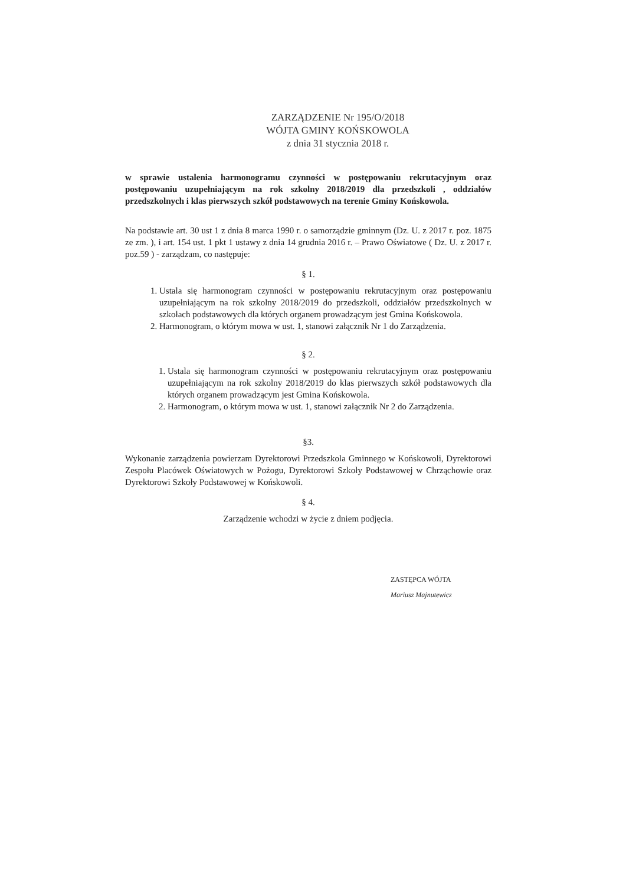ZARZĄDZENIE Nr 195/O/2018
WÓJTA GMINY KOŃSKOWOLA
z dnia 31 stycznia 2018 r.
w sprawie ustalenia harmonogramu czynności w postępowaniu rekrutacyjnym oraz postępowaniu uzupełniającym na rok szkolny 2018/2019 dla przedszkoli , oddziałów przedszkolnych i klas pierwszych szkół podstawowych na terenie Gminy Końskowola.
Na podstawie art. 30 ust 1 z dnia 8 marca 1990 r. o samorządzie gminnym (Dz. U. z 2017 r. poz. 1875 ze zm. ), i art. 154 ust. 1 pkt 1 ustawy z dnia 14 grudnia 2016 r. – Prawo Oświatowe ( Dz. U. z 2017 r. poz.59 ) - zarządzam, co następuje:
§ 1.
1. Ustala się harmonogram czynności w postępowaniu rekrutacyjnym oraz postępowaniu uzupełniającym na rok szkolny 2018/2019 do przedszkoli, oddziałów przedszkolnych w szkołach podstawowych dla których organem prowadzącym jest Gmina Końskowola.
2. Harmonogram, o którym mowa w ust. 1, stanowi załącznik Nr 1 do Zarządzenia.
§ 2.
1. Ustala się harmonogram czynności w postępowaniu rekrutacyjnym oraz postępowaniu uzupełniającym na rok szkolny 2018/2019 do klas pierwszych szkół podstawowych dla których organem prowadzącym jest Gmina Końskowola.
2. Harmonogram, o którym mowa w ust. 1, stanowi załącznik Nr 2 do Zarządzenia.
§3.
Wykonanie zarządzenia powierzam Dyrektorowi Przedszkola Gminnego w Końskowoli, Dyrektorowi Zespołu Placówek Oświatowych w Pożogu, Dyrektorowi Szkoły Podstawowej w Chrząchowie oraz Dyrektorowi Szkoły Podstawowej w Końskowoli.
§ 4.
Zarządzenie wchodzi w życie z dniem podjęcia.
ZASTĘPCA WÓJTA
Mariusz Majnutewicz